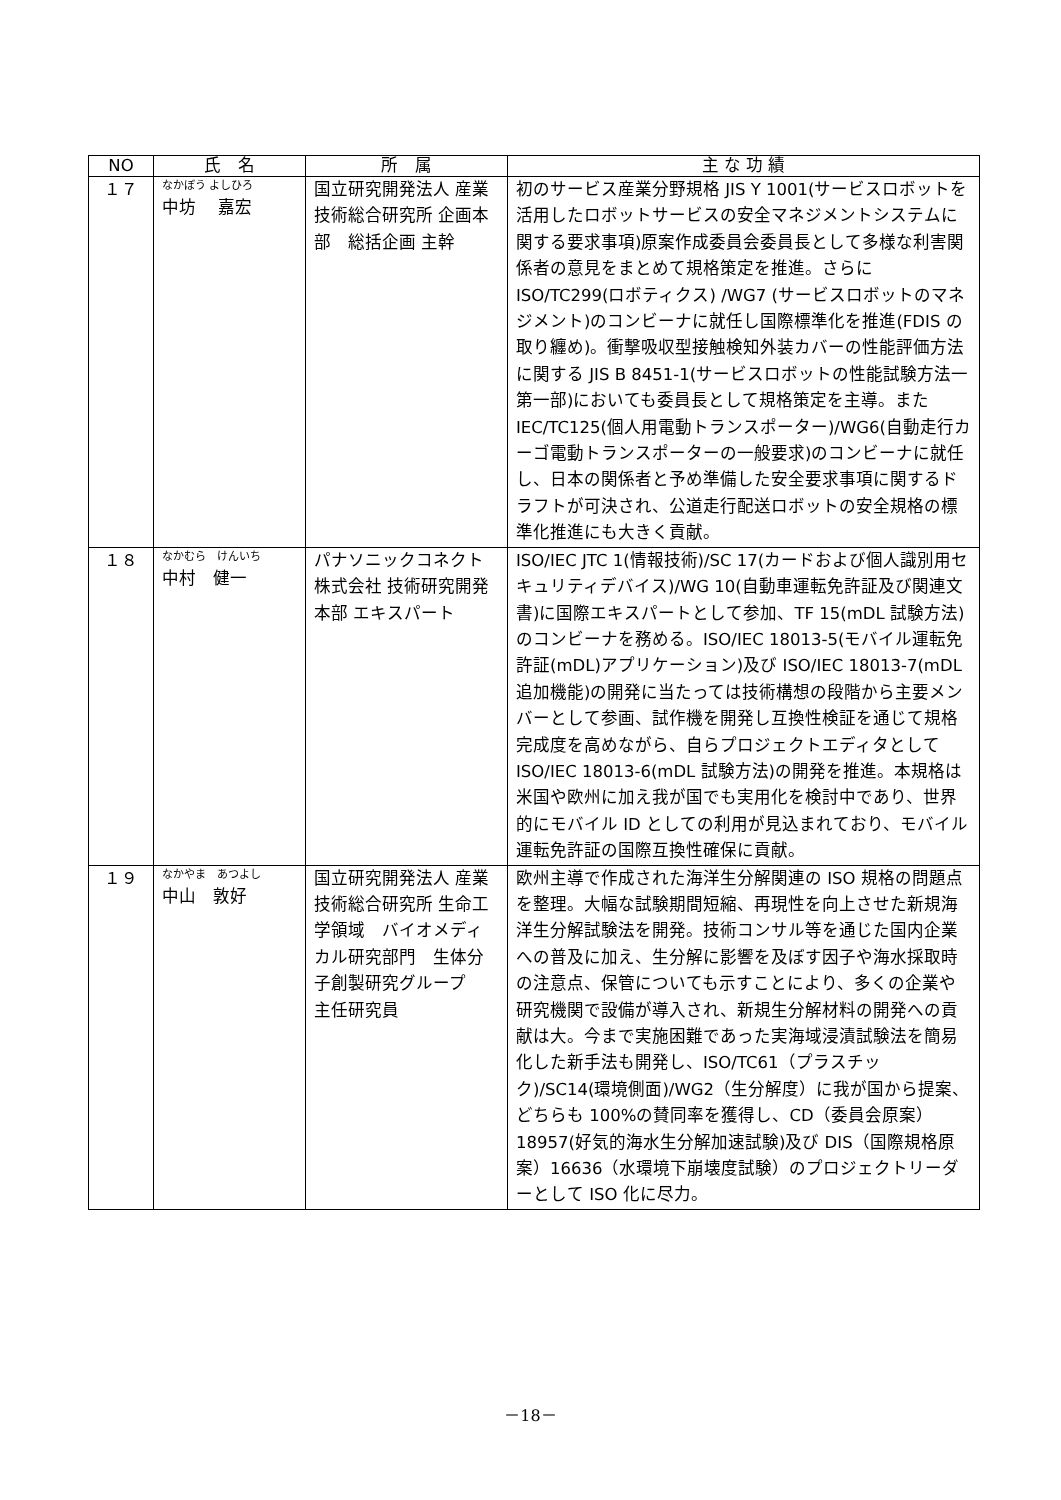| NO | 氏 名 | 所 属 | 主 な 功 績 |
| --- | --- | --- | --- |
| １７ | なかぼう よしひろ 中坊 嘉宏 | 国立研究開発法人 産業技術総合研究所 企画本部 総括企画 主幹 | 初のサービス産業分野規格 JIS Y 1001(サービスロボットを活用したロボットサービスの安全マネジメントシステムに関する要求事項)原案作成委員会委員長として多様な利害関係者の意見をまとめて規格策定を推進。さらに ISO/TC299(ロボティクス) /WG7 (サービスロボットのマネジメント)のコンビーナに就任し国際標準化を推進(FDIS の取り纏め)。衝撃吸収型接触検知外装カバーの性能評価方法に関する JIS B 8451-1(サービスロボットの性能試験方法一第一部)においても委員長として規格策定を主導。また IEC/TC125(個人用電動トランスポーター)/WG6(自動走行カーゴ電動トランスポーターの一般要求)のコンビーナに就任し、日本の関係者と予め準備した安全要求事項に関するドラフトが可決され、公道走行配送ロボットの安全規格の標準化推進にも大きく貢献。 |
| １８ | なかむら けんいち 中村 健一 | パナソニックコネクト株式会社 技術研究開発本部 エキスパート | ISO/IEC JTC 1(情報技術)/SC 17(カードおよび個人識別用セキュリティデバイス)/WG 10(自動車運転免許証及び関連文書)に国際エキスパートとして参加、TF 15(mDL 試験方法)のコンビーナを務める。ISO/IEC 18013-5(モバイル運転免許証(mDL)アプリケーション)及び ISO/IEC 18013-7(mDL 追加機能)の開発に当たっては技術構想の段階から主要メンバーとして参画、試作機を開発し互換性検証を通じて規格完成度を高めながら、自らプロジェクトエディタとして ISO/IEC 18013-6(mDL 試験方法)の開発を推進。本規格は米国や欧州に加え我が国でも実用化を検討中であり、世界的にモバイル ID としての利用が見込まれており、モバイル運転免許証の国際互換性確保に貢献。 |
| １９ | なかやま あつよし 中山 敦好 | 国立研究開発法人 産業技術総合研究所 生命工学領域 バイオメディカル研究部門 生体分子創製研究グループ 主任研究員 | 欧州主導で作成された海洋生分解関連の ISO 規格の問題点を整理。大幅な試験期間短縮、再現性を向上させた新規海洋生分解試験法を開発。技術コンサル等を通じた国内企業への普及に加え、生分解に影響を及ぼす因子や海水採取時の注意点、保管についても示すことにより、多くの企業や研究機関で設備が導入され、新規生分解材料の開発への貢献は大。今まで実施困難であった実海域浸漬試験法を簡易化した新手法も開発し、ISO/TC61（プラスチック)/SC14(環境側面)/WG2（生分解度）に我が国から提案、どちらも 100%の賛同率を獲得し、CD（委員会原案）18957(好気的海水生分解加速試験)及び DIS（国際規格原案）16636（水環境下崩壊度試験）のプロジェクトリーダーとして ISO 化に尽力。 |
－18－